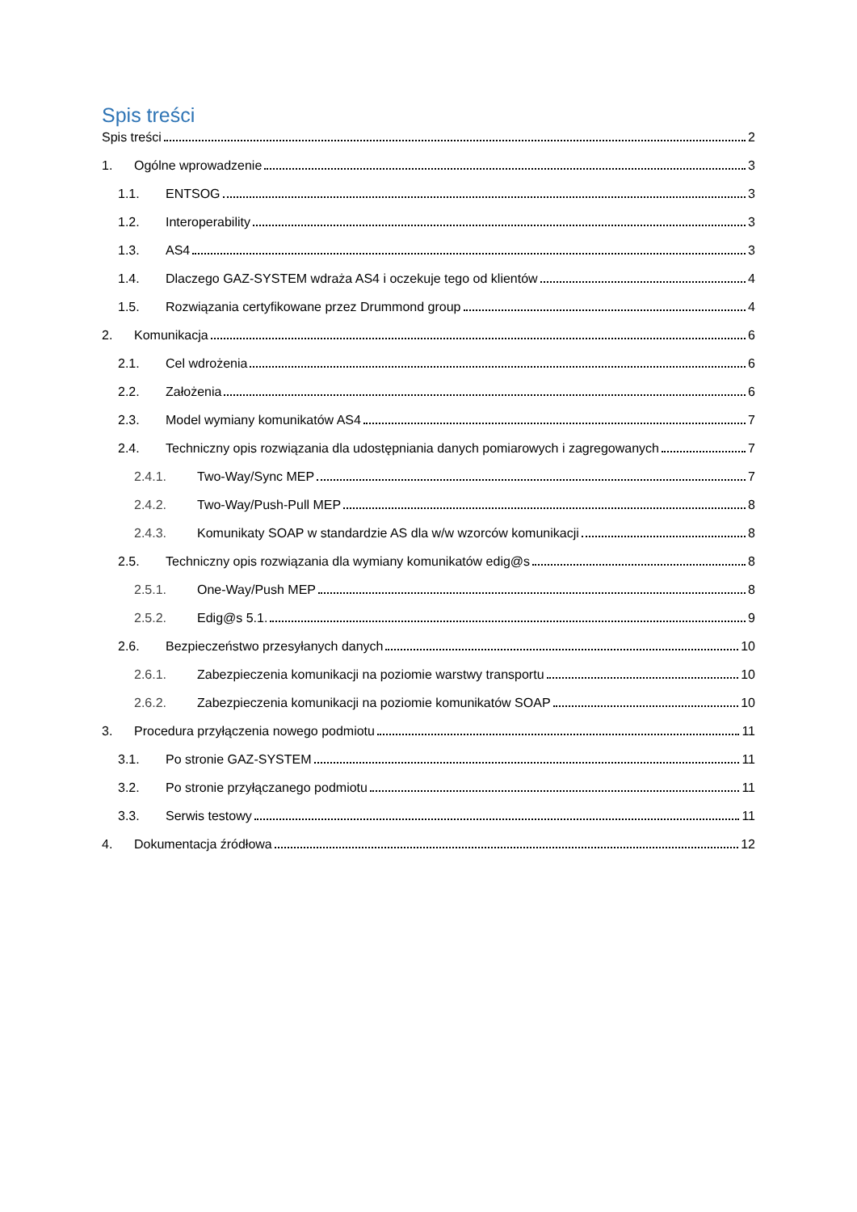Spis treści
Spis treści 2
1. Ogólne wprowadzenie 3
1.1. ENTSOG 3
1.2. Interoperability 3
1.3. AS4 3
1.4. Dlaczego GAZ-SYSTEM wdraża AS4 i oczekuje tego od klientów 4
1.5. Rozwiązania certyfikowane przez Drummond group 4
2. Komunikacja 6
2.1. Cel wdrożenia 6
2.2. Założenia 6
2.3. Model wymiany komunikatów AS4 7
2.4. Techniczny opis rozwiązania dla udostępniania danych pomiarowych i zagregowanych 7
2.4.1. Two-Way/Sync MEP 7
2.4.2. Two-Way/Push-Pull MEP 8
2.4.3. Komunikaty SOAP w standardzie AS dla w/w wzorców komunikacji 8
2.5. Techniczny opis rozwiązania dla wymiany komunikatów edig@s 8
2.5.1. One-Way/Push MEP 8
2.5.2. Edig@s 5.1. 9
2.6. Bezpieczeństwo przesyłanych danych 10
2.6.1. Zabezpieczenia komunikacji na poziomie warstwy transportu 10
2.6.2. Zabezpieczenia komunikacji na poziomie komunikatów SOAP 10
3. Procedura przyłączenia nowego podmiotu 11
3.1. Po stronie GAZ-SYSTEM 11
3.2. Po stronie przyłączanego podmiotu 11
3.3. Serwis testowy 11
4. Dokumentacja źródłowa 12